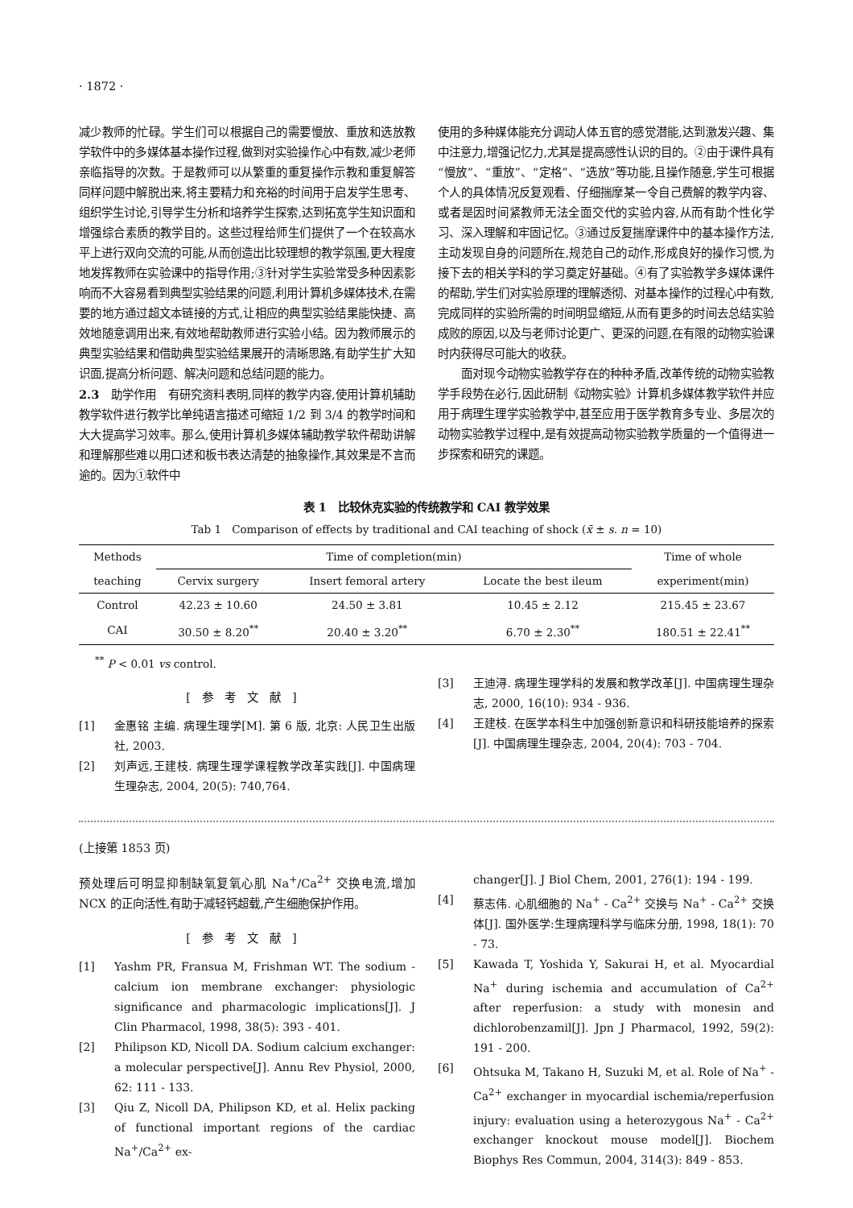· 1872 ·
减少教师的忙碌。学生们可以根据自己的需要慢放、重放和选放教学软件中的多媒体基本操作过程,做到对实验操作心中有数,减少老师亲临指导的次数。于是教师可以从繁重的重复操作示教和重复解答同样问题中解脱出来,将主要精力和充裕的时间用于启发学生思考、组织学生讨论,引导学生分析和培养学生探索,达到拓宽学生知识面和增强综合素质的教学目的。这些过程给师生们提供了一个在较高水平上进行双向交流的可能,从而创造出比较理想的教学氛围,更大程度地发挥教师在实验课中的指导作用;③针对学生实验常受多种因素影响而不大容易看到典型实验结果的问题,利用计算机多媒体技术,在需要的地方通过超文本链接的方式,让相应的典型实验结果能快捷、高效地随意调用出来,有效地帮助教师进行实验小结。因为教师展示的典型实验结果和借助典型实验结果展开的清晰思路,有助学生扩大知识面,提高分析问题、解决问题和总结问题的能力。
2.3　助学作用　有研究资料表明,同样的教学内容,使用计算机辅助教学软件进行教学比单纯语言描述可缩短 1/2 到 3/4 的教学时间和大大提高学习效率。那么,使用计算机多媒体辅助教学软件帮助讲解和理解那些难以用口述和板书表达清楚的抽象操作,其效果是不言而逾的。因为①软件中
使用的多种媒体能充分调动人体五官的感觉潜能,达到激发兴趣、集中注意力,增强记忆力,尤其是提高感性认识的目的。②由于课件具有“慢放”、“重放”、“定格”、“选放”等功能,且操作随意,学生可根据个人的具体情况反复观看、仔细揣摩某一令自己费解的教学内容、或者是因时间紧教师无法全面交代的实验内容,从而有助个性化学习、深入理解和牢固记忆。③通过反复揣摩课件中的基本操作方法,主动发现自身的问题所在,规范自己的动作,形成良好的操作习惯,为接下去的相关学科的学习奠定好基础。④有了实验教学多媒体课件的帮助,学生们对实验原理的理解透彻、对基本操作的过程心中有数,完成同样的实验所需的时间明显缩短,从而有更多的时间去总结实验成败的原因,以及与老师讨论更广、更深的问题,在有限的动物实验课时内获得尽可能大的收获。
面对现今动物实验教学存在的种种矛盾,改革传统的动物实验教学手段势在必行,因此研制《动物实验》计算机多媒体教学软件并应用于病理生理学实验教学中,甚至应用于医学教育多专业、多层次的动物实验教学过程中,是有效提高动物实验教学质量的一个值得进一步探索和研究的课题。
表 1　比较休克实验的传统教学和 CAI 教学效果
Tab 1　Comparison of effects by traditional and CAI teaching of shock (x̄ ± s. n = 10)
| Methods | Time of completion(min) | | | Time of whole |
| --- | --- | --- | --- | --- |
| teaching | Cervix surgery | Insert femoral artery | Locate the best ileum | experiment(min) |
| Control | 42.23 ± 10.60 | 24.50 ± 3.81 | 10.45 ± 2.12 | 215.45 ± 23.67 |
| CAI | 30.50 ± 8.20<sup>**</sup> | 20.40 ± 3.20<sup>**</sup> | 6.70 ± 2.30<sup>**</sup> | 180.51 ± 22.41<sup>**</sup> |
<sup>**</sup> P < 0.01 vs control.
[参考文献]
[1] 金惠铭 主编. 病理生理学[M]. 第 6 版, 北京: 人民卫生出版社, 2003.
[2] 刘声远,王建枝. 病理生理学课程教学改革实践[J]. 中国病理生理杂志, 2004, 20(5): 740,764.
[3] 王迪浔. 病理生理学科的发展和教学改革[J]. 中国病理生理杂志, 2000, 16(10): 934 - 936.
[4] 王建枝. 在医学本科生中加强创新意识和科研技能培养的探索[J]. 中国病理生理杂志, 2004, 20(4): 703 - 704.
(上接第 1853 页)
预处理后可明显抑制缺氧复氧心肌 Na<sup>+</sup>/Ca<sup>2+</sup> 交换电流,增加 NCX 的正向活性,有助于减轻钙超载,产生细胞保护作用。
[参考文献]
[1] Yashm PR, Fransua M, Frishman WT. The sodium - calcium ion membrane exchanger: physiologic significance and pharmacologic implications[J]. J Clin Pharmacol, 1998, 38(5): 393 - 401.
[2] Philipson KD, Nicoll DA. Sodium calcium exchanger: a molecular perspective[J]. Annu Rev Physiol, 2000, 62: 111 - 133.
[3] Qiu Z, Nicoll DA, Philipson KD, et al. Helix packing of functional important regions of the cardiac Na<sup>+</sup>/Ca<sup>2+</sup> ex-
changer[J]. J Biol Chem, 2001, 276(1): 194 - 199.
[4] 蔡志伟. 心肌细胞的 Na<sup>+</sup> - Ca<sup>2+</sup> 交换与 Na<sup>+</sup> - Ca<sup>2+</sup> 交换体[J]. 国外医学:生理病理科学与临床分册, 1998, 18(1): 70 - 73.
[5] Kawada T, Yoshida Y, Sakurai H, et al. Myocardial Na<sup>+</sup> during ischemia and accumulation of Ca<sup>2+</sup> after reperfusion: a study with monesin and dichlorobenzamil[J]. Jpn J Pharmacol, 1992, 59(2): 191 - 200.
[6] Ohtsuka M, Takano H, Suzuki M, et al. Role of Na<sup>+</sup> - Ca<sup>2+</sup> exchanger in myocardial ischemia/reperfusion injury: evaluation using a heterozygous Na<sup>+</sup> - Ca<sup>2+</sup> exchanger knockout mouse model[J]. Biochem Biophys Res Commun, 2004, 314(3): 849 - 853.